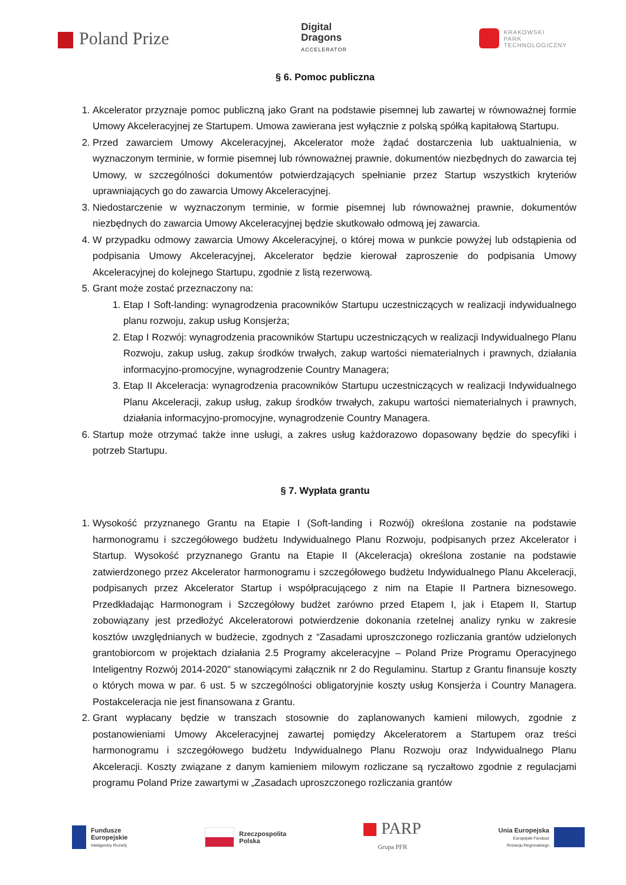Poland Prize
Digital
Dragons
ACCELERATOR
KRAKOWSKI
PARK
TECHNOLOGICZNY
§ 6. Pomoc publiczna
1. Akcelerator przyznaje pomoc publiczną jako Grant na podstawie pisemnej lub zawartej w równoważnej formie Umowy Akceleracyjnej ze Startupem. Umowa zawierana jest wyłącznie z polską spółką kapitałową Startupu.
2. Przed zawarciem Umowy Akceleracyjnej, Akcelerator może żądać dostarczenia lub uaktualnienia, w wyznaczonym terminie, w formie pisemnej lub równoważnej prawnie, dokumentów niezbędnych do zawarcia tej Umowy, w szczególności dokumentów potwierdzających spełnianie przez Startup wszystkich kryteriów uprawniających go do zawarcia Umowy Akceleracyjnej.
3. Niedostarczenie w wyznaczonym terminie, w formie pisemnej lub równoważnej prawnie, dokumentów niezbędnych do zawarcia Umowy Akceleracyjnej będzie skutkowało odmową jej zawarcia.
4. W przypadku odmowy zawarcia Umowy Akceleracyjnej, o której mowa w punkcie powyżej lub odstąpienia od podpisania Umowy Akceleracyjnej, Akcelerator będzie kierował zaproszenie do podpisania Umowy Akceleracyjnej do kolejnego Startupu, zgodnie z listą rezerwową.
5. Grant może zostać przeznaczony na:
1. Etap I Soft-landing: wynagrodzenia pracowników Startupu uczestniczących w realizacji indywidualnego planu rozwoju, zakup usług Konsjerża;
2. Etap I Rozwój: wynagrodzenia pracowników Startupu uczestniczących w realizacji Indywidualnego Planu Rozwoju, zakup usług, zakup środków trwałych, zakup wartości niematerialnych i prawnych, działania informacyjno-promocyjne, wynagrodzenie Country Managera;
3. Etap II Akceleracja: wynagrodzenia pracowników Startupu uczestniczących w realizacji Indywidualnego Planu Akceleracji, zakup usług, zakup środków trwałych, zakupu wartości niematerialnych i prawnych, działania informacyjno-promocyjne, wynagrodzenie Country Managera.
6. Startup może otrzymać także inne usługi, a zakres usług każdorazowo dopasowany będzie do specyfiki i potrzeb Startupu.
§ 7. Wypłata grantu
1. Wysokość przyznanego Grantu na Etapie I (Soft-landing i Rozwój) określona zostanie na podstawie harmonogramu i szczegółowego budżetu Indywidualnego Planu Rozwoju, podpisanych przez Akcelerator i Startup. Wysokość przyznanego Grantu na Etapie II (Akceleracja) określona zostanie na podstawie zatwierdzonego przez Akcelerator harmonogramu i szczegółowego budżetu Indywidualnego Planu Akceleracji, podpisanych przez Akcelerator Startup i współpracującego z nim na Etapie II Partnera biznesowego. Przedkładając Harmonogram i Szczegółowy budżet zarówno przed Etapem I, jak i Etapem II, Startup zobowiązany jest przedłożyć Akceleratorowi potwierdzenie dokonania rzetelnej analizy rynku w zakresie kosztów uwzględnianych w budżecie, zgodnych z “Zasadami uproszczonego rozliczania grantów udzielonych grantobiorcom w projektach działania 2.5 Programy akceleracyjne – Poland Prize Programu Operacyjnego Inteligentny Rozwój 2014-2020" stanowiącymi załącznik nr 2 do Regulaminu. Startup z Grantu finansuje koszty o których mowa w par. 6 ust. 5 w szczególności obligatoryjnie koszty usług Konsjerża i Country Managera. Postakceleracja nie jest finansowana z Grantu.
2. Grant wypłacany będzie w transzach stosownie do zaplanowanych kamieni milowych, zgodnie z postanowieniami Umowy Akceleracyjnej zawartej pomiędzy Akceleratorem a Startupem oraz treści harmonogramu i szczegółowego budżetu Indywidualnego Planu Rozwoju oraz Indywidualnego Planu Akceleracji. Koszty związane z danym kamieniem milowym rozliczane są ryczałtowo zgodnie z regulacjami programu Poland Prize zawartymi w „Zasadach uproszczonego rozliczania grantów
Fundusze
Europejskie
Inteligentny Rozwój
Rzeczpospolita
Polska
PARP
Grupa PFR
Unia Europejska
Europejski Fundusz
Rozwoju Regionalnego